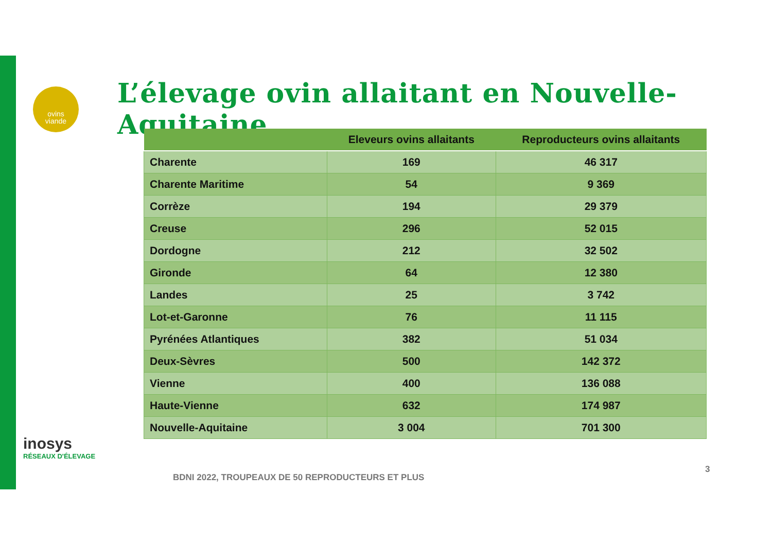ovins
viande
L’élevage ovin allaitant en Nouvelle-Aquitaine
| | Eleveurs ovins allaitants | Reproducteurs ovins allaitants |
| --- | --- | --- |
| Charente | 169 | 46 317 |
| Charente Maritime | 54 | 9 369 |
| Corrèze | 194 | 29 379 |
| Creuse | 296 | 52 015 |
| Dordogne | 212 | 32 502 |
| Gironde | 64 | 12 380 |
| Landes | 25 | 3 742 |
| Lot-et-Garonne | 76 | 11 115 |
| Pyrénées Atlantiques | 382 | 51 034 |
| Deux-Sèvres | 500 | 142 372 |
| Vienne | 400 | 136 088 |
| Haute-Vienne | 632 | 174 987 |
| Nouvelle-Aquitaine | 3 004 | 701 300 |
inosys
RÉSEAUX D'ÉLEVAGE
BDNI 2022, TROUPEAUX DE 50 REPRODUCTEURS ET PLUS
3